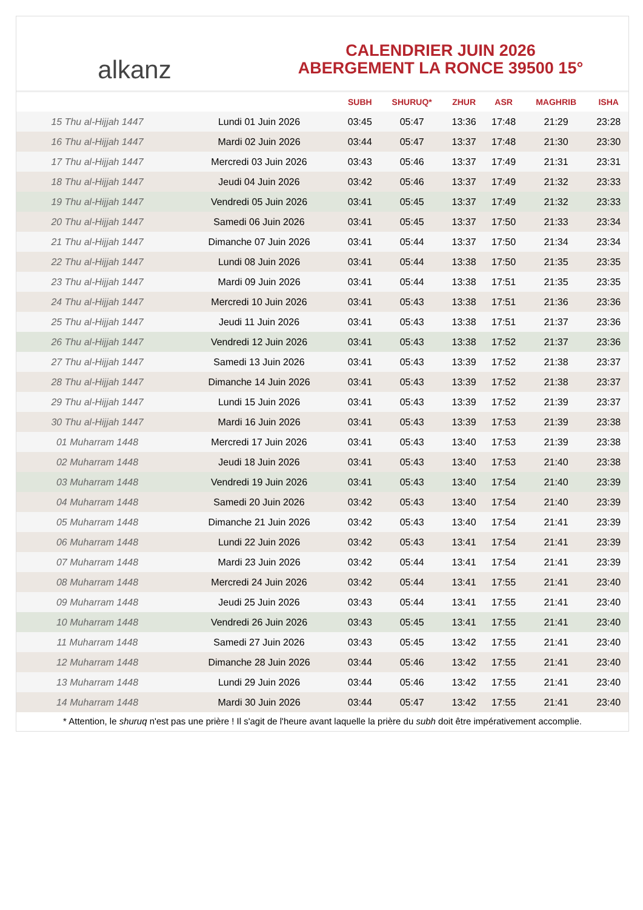alkanz
CALENDRIER JUIN 2026
ABERGEMENT LA RONCE 39500 15°
| | | SUBH | SHURUQ* | ZHUR | ASR | MAGHRIB | ISHA |
| --- | --- | --- | --- | --- | --- | --- | --- |
| 15 Thu al-Hijjah 1447 | Lundi 01 Juin 2026 | 03:45 | 05:47 | 13:36 | 17:48 | 21:29 | 23:28 |
| 16 Thu al-Hijjah 1447 | Mardi 02 Juin 2026 | 03:44 | 05:47 | 13:37 | 17:48 | 21:30 | 23:30 |
| 17 Thu al-Hijjah 1447 | Mercredi 03 Juin 2026 | 03:43 | 05:46 | 13:37 | 17:49 | 21:31 | 23:31 |
| 18 Thu al-Hijjah 1447 | Jeudi 04 Juin 2026 | 03:42 | 05:46 | 13:37 | 17:49 | 21:32 | 23:33 |
| 19 Thu al-Hijjah 1447 | Vendredi 05 Juin 2026 | 03:41 | 05:45 | 13:37 | 17:49 | 21:32 | 23:33 |
| 20 Thu al-Hijjah 1447 | Samedi 06 Juin 2026 | 03:41 | 05:45 | 13:37 | 17:50 | 21:33 | 23:34 |
| 21 Thu al-Hijjah 1447 | Dimanche 07 Juin 2026 | 03:41 | 05:44 | 13:37 | 17:50 | 21:34 | 23:34 |
| 22 Thu al-Hijjah 1447 | Lundi 08 Juin 2026 | 03:41 | 05:44 | 13:38 | 17:50 | 21:35 | 23:35 |
| 23 Thu al-Hijjah 1447 | Mardi 09 Juin 2026 | 03:41 | 05:44 | 13:38 | 17:51 | 21:35 | 23:35 |
| 24 Thu al-Hijjah 1447 | Mercredi 10 Juin 2026 | 03:41 | 05:43 | 13:38 | 17:51 | 21:36 | 23:36 |
| 25 Thu al-Hijjah 1447 | Jeudi 11 Juin 2026 | 03:41 | 05:43 | 13:38 | 17:51 | 21:37 | 23:36 |
| 26 Thu al-Hijjah 1447 | Vendredi 12 Juin 2026 | 03:41 | 05:43 | 13:38 | 17:52 | 21:37 | 23:36 |
| 27 Thu al-Hijjah 1447 | Samedi 13 Juin 2026 | 03:41 | 05:43 | 13:39 | 17:52 | 21:38 | 23:37 |
| 28 Thu al-Hijjah 1447 | Dimanche 14 Juin 2026 | 03:41 | 05:43 | 13:39 | 17:52 | 21:38 | 23:37 |
| 29 Thu al-Hijjah 1447 | Lundi 15 Juin 2026 | 03:41 | 05:43 | 13:39 | 17:52 | 21:39 | 23:37 |
| 30 Thu al-Hijjah 1447 | Mardi 16 Juin 2026 | 03:41 | 05:43 | 13:39 | 17:53 | 21:39 | 23:38 |
| 01 Muharram 1448 | Mercredi 17 Juin 2026 | 03:41 | 05:43 | 13:40 | 17:53 | 21:39 | 23:38 |
| 02 Muharram 1448 | Jeudi 18 Juin 2026 | 03:41 | 05:43 | 13:40 | 17:53 | 21:40 | 23:38 |
| 03 Muharram 1448 | Vendredi 19 Juin 2026 | 03:41 | 05:43 | 13:40 | 17:54 | 21:40 | 23:39 |
| 04 Muharram 1448 | Samedi 20 Juin 2026 | 03:42 | 05:43 | 13:40 | 17:54 | 21:40 | 23:39 |
| 05 Muharram 1448 | Dimanche 21 Juin 2026 | 03:42 | 05:43 | 13:40 | 17:54 | 21:41 | 23:39 |
| 06 Muharram 1448 | Lundi 22 Juin 2026 | 03:42 | 05:43 | 13:41 | 17:54 | 21:41 | 23:39 |
| 07 Muharram 1448 | Mardi 23 Juin 2026 | 03:42 | 05:44 | 13:41 | 17:54 | 21:41 | 23:39 |
| 08 Muharram 1448 | Mercredi 24 Juin 2026 | 03:42 | 05:44 | 13:41 | 17:55 | 21:41 | 23:40 |
| 09 Muharram 1448 | Jeudi 25 Juin 2026 | 03:43 | 05:44 | 13:41 | 17:55 | 21:41 | 23:40 |
| 10 Muharram 1448 | Vendredi 26 Juin 2026 | 03:43 | 05:45 | 13:41 | 17:55 | 21:41 | 23:40 |
| 11 Muharram 1448 | Samedi 27 Juin 2026 | 03:43 | 05:45 | 13:42 | 17:55 | 21:41 | 23:40 |
| 12 Muharram 1448 | Dimanche 28 Juin 2026 | 03:44 | 05:46 | 13:42 | 17:55 | 21:41 | 23:40 |
| 13 Muharram 1448 | Lundi 29 Juin 2026 | 03:44 | 05:46 | 13:42 | 17:55 | 21:41 | 23:40 |
| 14 Muharram 1448 | Mardi 30 Juin 2026 | 03:44 | 05:47 | 13:42 | 17:55 | 21:41 | 23:40 |
* Attention, le shuruq n'est pas une prière ! Il s'agit de l'heure avant laquelle la prière du subh doit être impérativement accomplie.